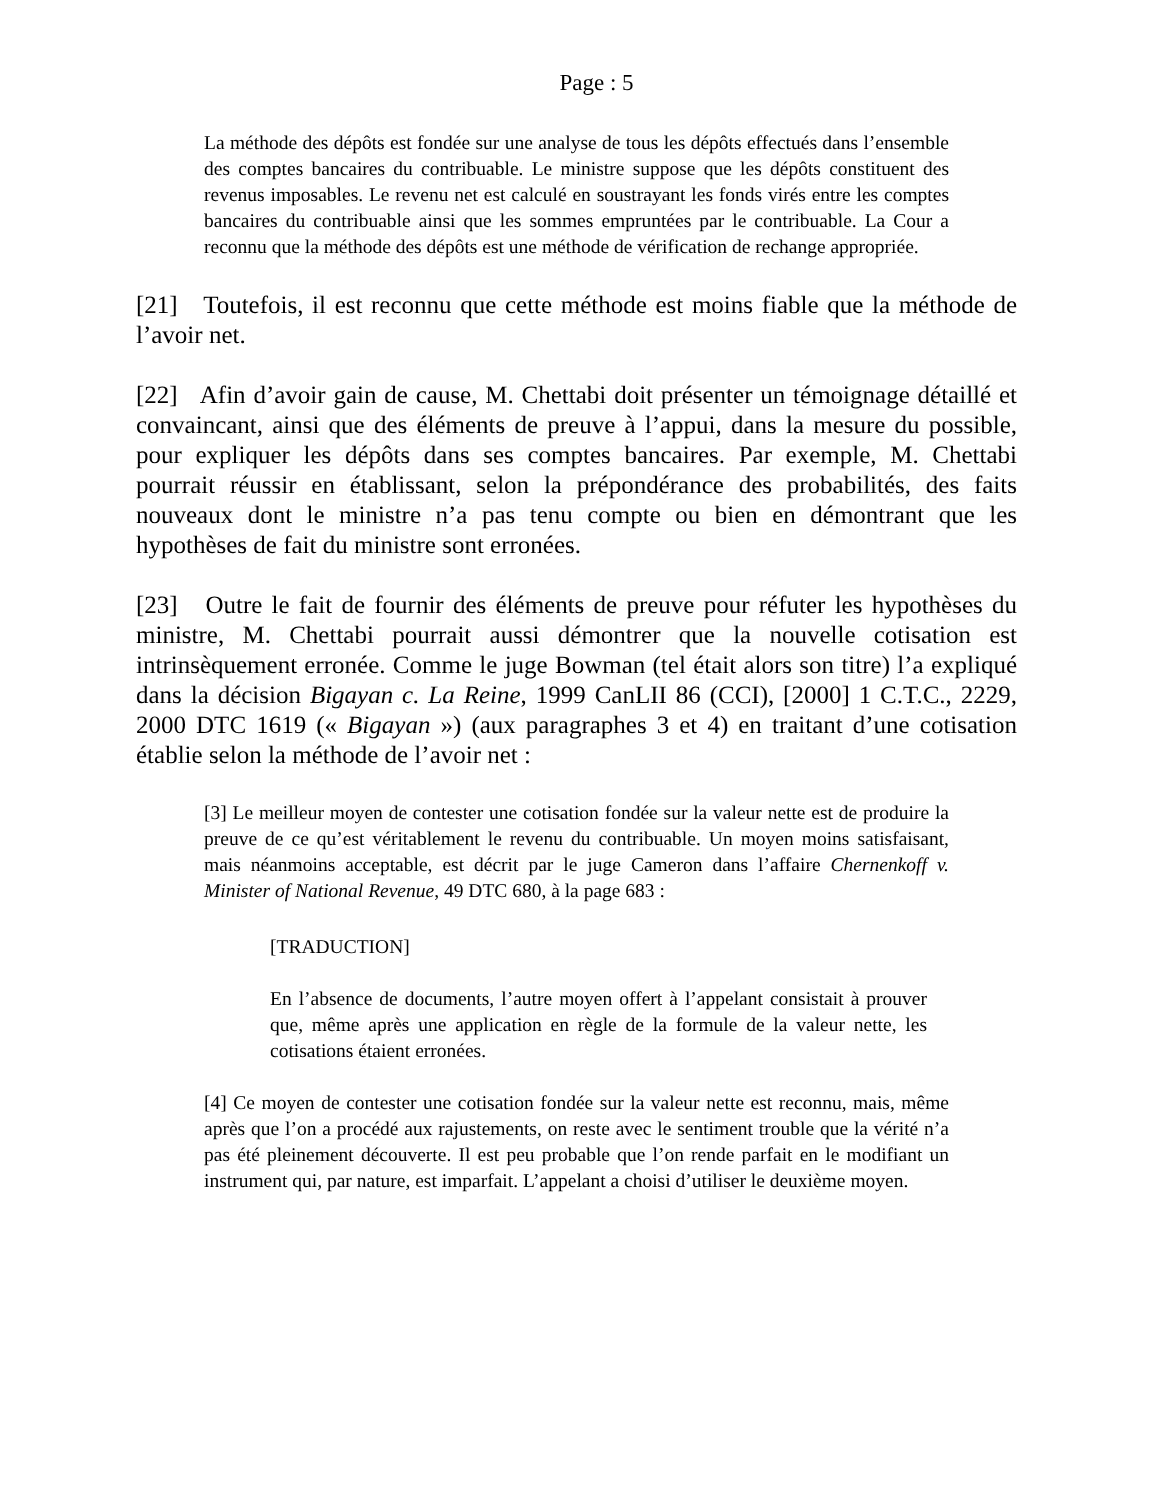Page : 5
La méthode des dépôts est fondée sur une analyse de tous les dépôts effectués dans l’ensemble des comptes bancaires du contribuable. Le ministre suppose que les dépôts constituent des revenus imposables. Le revenu net est calculé en soustrayant les fonds virés entre les comptes bancaires du contribuable ainsi que les sommes empruntées par le contribuable. La Cour a reconnu que la méthode des dépôts est une méthode de vérification de rechange appropriée.
[21] Toutefois, il est reconnu que cette méthode est moins fiable que la méthode de l’avoir net.
[22] Afin d’avoir gain de cause, M. Chettabi doit présenter un témoignage détaillé et convaincant, ainsi que des éléments de preuve à l’appui, dans la mesure du possible, pour expliquer les dépôts dans ses comptes bancaires. Par exemple, M. Chettabi pourrait réussir en établissant, selon la prépondérance des probabilités, des faits nouveaux dont le ministre n’a pas tenu compte ou bien en démontrant que les hypothèses de fait du ministre sont erronées.
[23] Outre le fait de fournir des éléments de preuve pour réfuter les hypothèses du ministre, M. Chettabi pourrait aussi démontrer que la nouvelle cotisation est intrinsèquement erronée. Comme le juge Bowman (tel était alors son titre) l’a expliqué dans la décision Bigayan c. La Reine, 1999 CanLII 86 (CCI), [2000] 1 C.T.C., 2229, 2000 DTC 1619 (« Bigayan ») (aux paragraphes 3 et 4) en traitant d’une cotisation établie selon la méthode de l’avoir net :
[3] Le meilleur moyen de contester une cotisation fondée sur la valeur nette est de produire la preuve de ce qu’est véritablement le revenu du contribuable. Un moyen moins satisfaisant, mais néanmoins acceptable, est décrit par le juge Cameron dans l’affaire Chernenkoff v. Minister of National Revenue, 49 DTC 680, à la page 683 :
[TRADUCTION]
En l’absence de documents, l’autre moyen offert à l’appelant consistait à prouver que, même après une application en règle de la formule de la valeur nette, les cotisations étaient erronées.
[4] Ce moyen de contester une cotisation fondée sur la valeur nette est reconnu, mais, même après que l’on a procédé aux rajustements, on reste avec le sentiment trouble que la vérité n’a pas été pleinement découverte. Il est peu probable que l’on rende parfait en le modifiant un instrument qui, par nature, est imparfait. L’appelant a choisi d’utiliser le deuxième moyen.